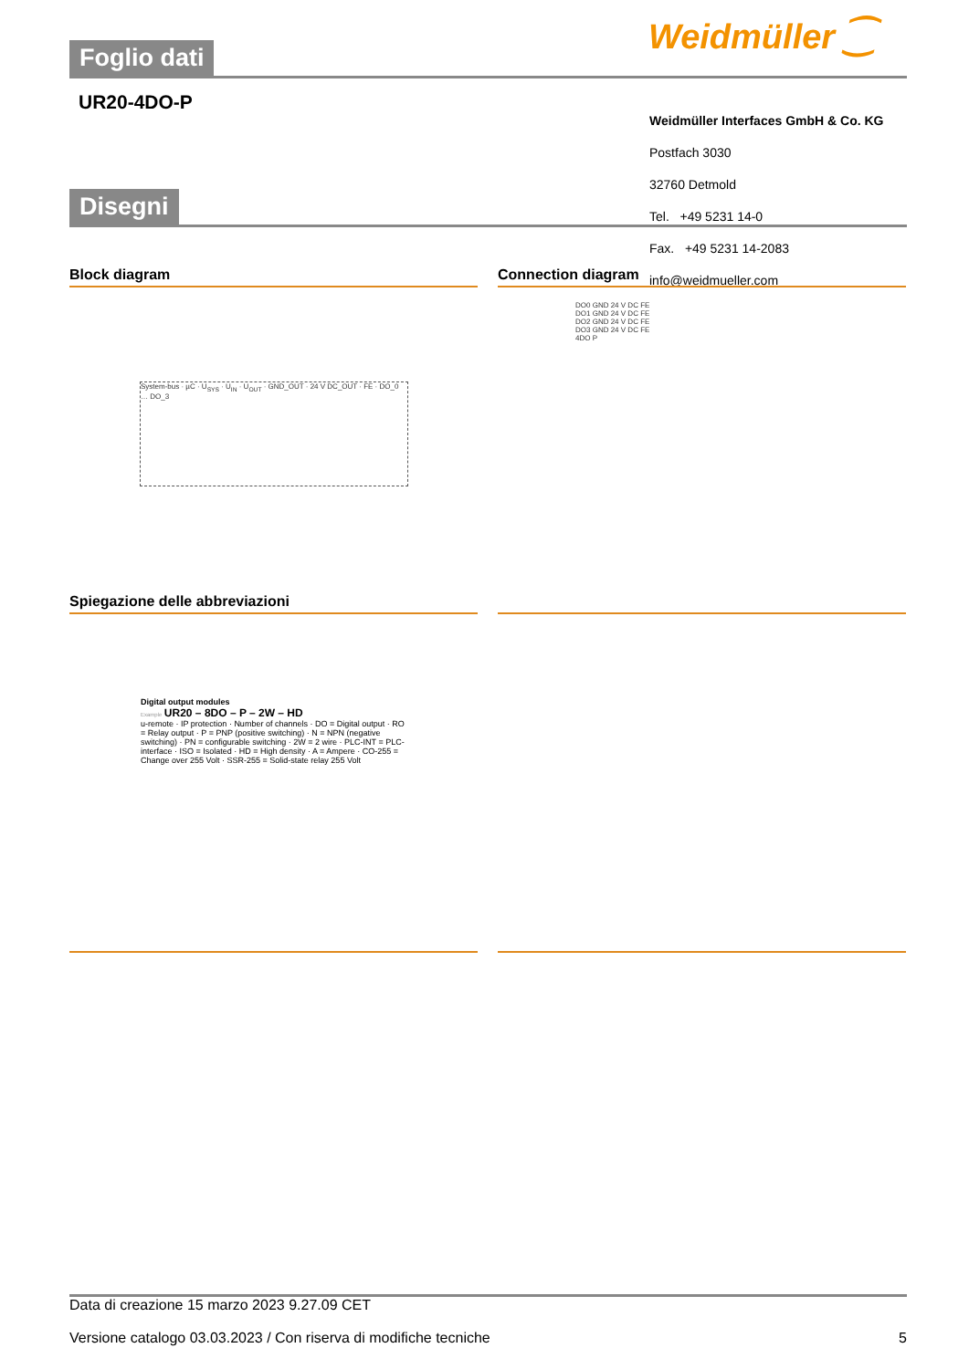Weidmüller ⁐
Foglio dati
UR20-4DO-P
Weidmüller Interfaces GmbH & Co. KG
Postfach 3030
32760 Detmold
Tel. +49 5231 14-0
Fax. +49 5231 14-2083
info@weidmueller.com
Disegni
Block diagram Connection diagram
System-bus · µC · U<sub>SYS</sub> · U<sub>IN</sub> · U<sub>OUT</sub> · GND_OUT · 24 V DC_OUT · FE · DO_0 … DO_3
DO0 GND 24 V DC FE
DO1 GND 24 V DC FE
DO2 GND 24 V DC FE
DO3 GND 24 V DC FE
4DO P
Spiegazione delle abbreviazioni
Digital output modules
Example UR20 – 8DO – P – 2W – HD
u-remote · IP protection · Number of channels · DO = Digital output · RO = Relay output · P = PNP (positive switching) · N = NPN (negative switching) · PN = configurable switching · 2W = 2 wire · PLC-INT = PLC-interface · ISO = Isolated · HD = High density · A = Ampere · CO-255 = Change over 255 Volt · SSR-255 = Solid-state relay 255 Volt
Data di creazione 15 marzo 2023 9.27.09 CET
Versione catalogo 03.03.2023 / Con riserva di modifiche tecniche 5